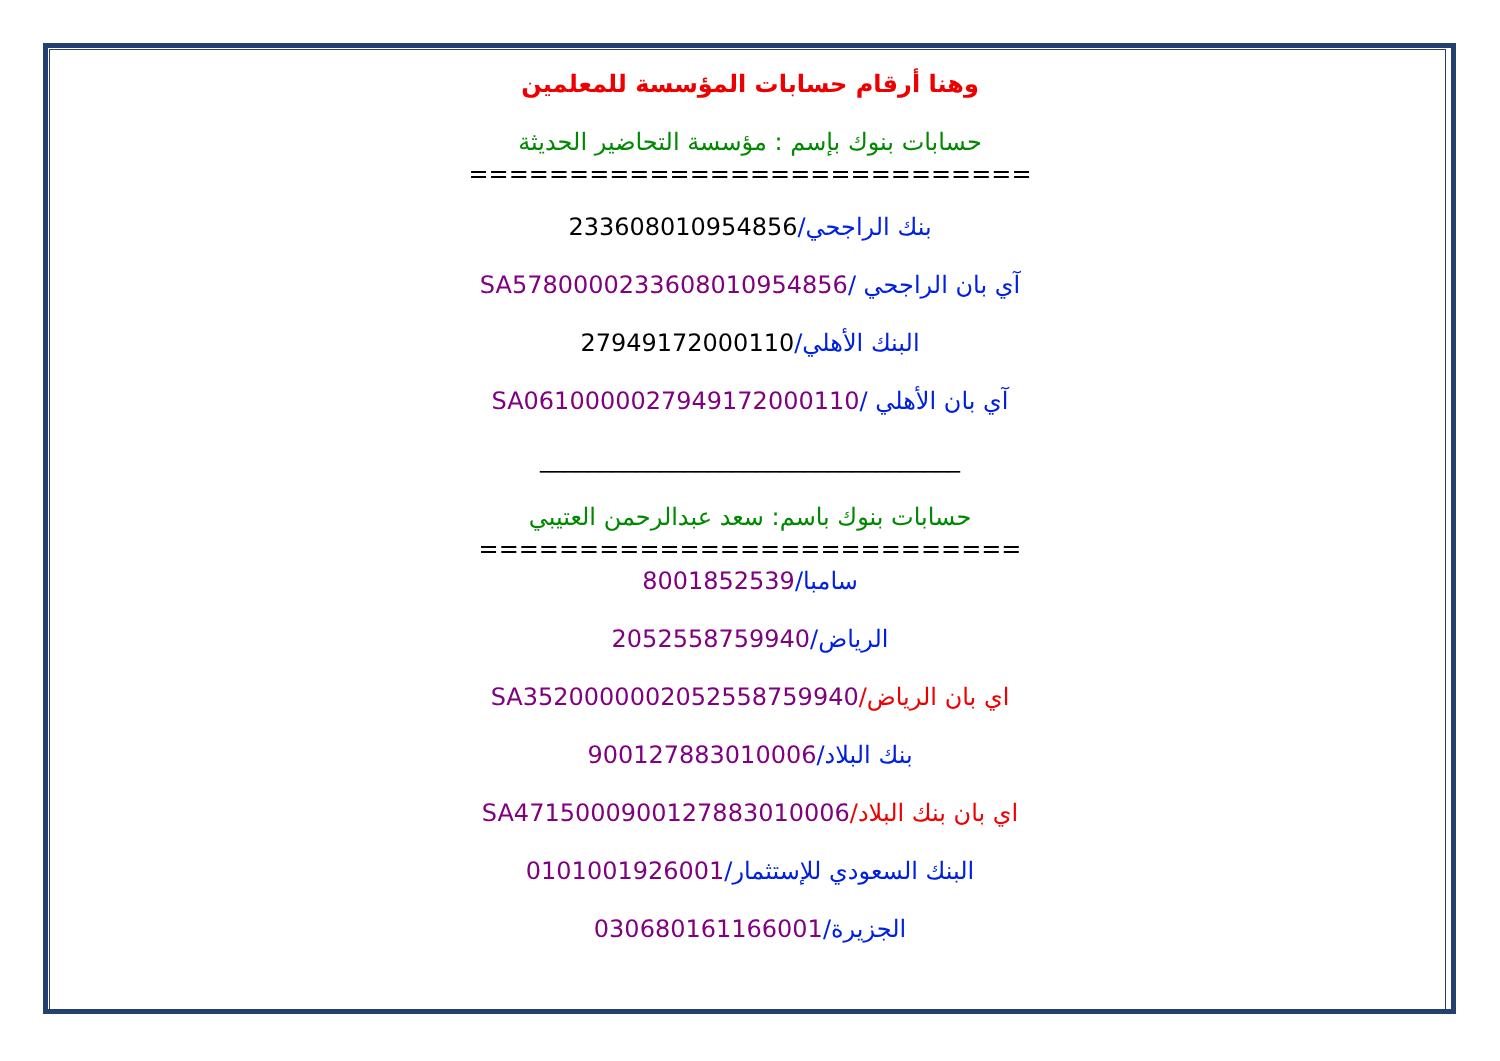وهنا أرقام حسابات المؤسسة للمعلمين
حسابات بنوك بإسم : مؤسسة التحاضير الحديثة
============================
بنك الراجحي/233608010954856
آي بان الراجحي /SA5780000233608010954856
البنك الأهلي/27949172000110
آي بان الأهلي /SA0610000027949172000110
___________________________________
حسابات بنوك باسم: سعد عبدالرحمن العتيبي
===========================
سامبا/8001852539
الرياض/2052558759940
اي بان الرياض/SA3520000002052558759940
بنك البلاد/900127883010006
اي بان بنك البلاد/SA4715000900127883010006
البنك السعودي للإستثمار/0101001926001
الجزيرة/030680161166001